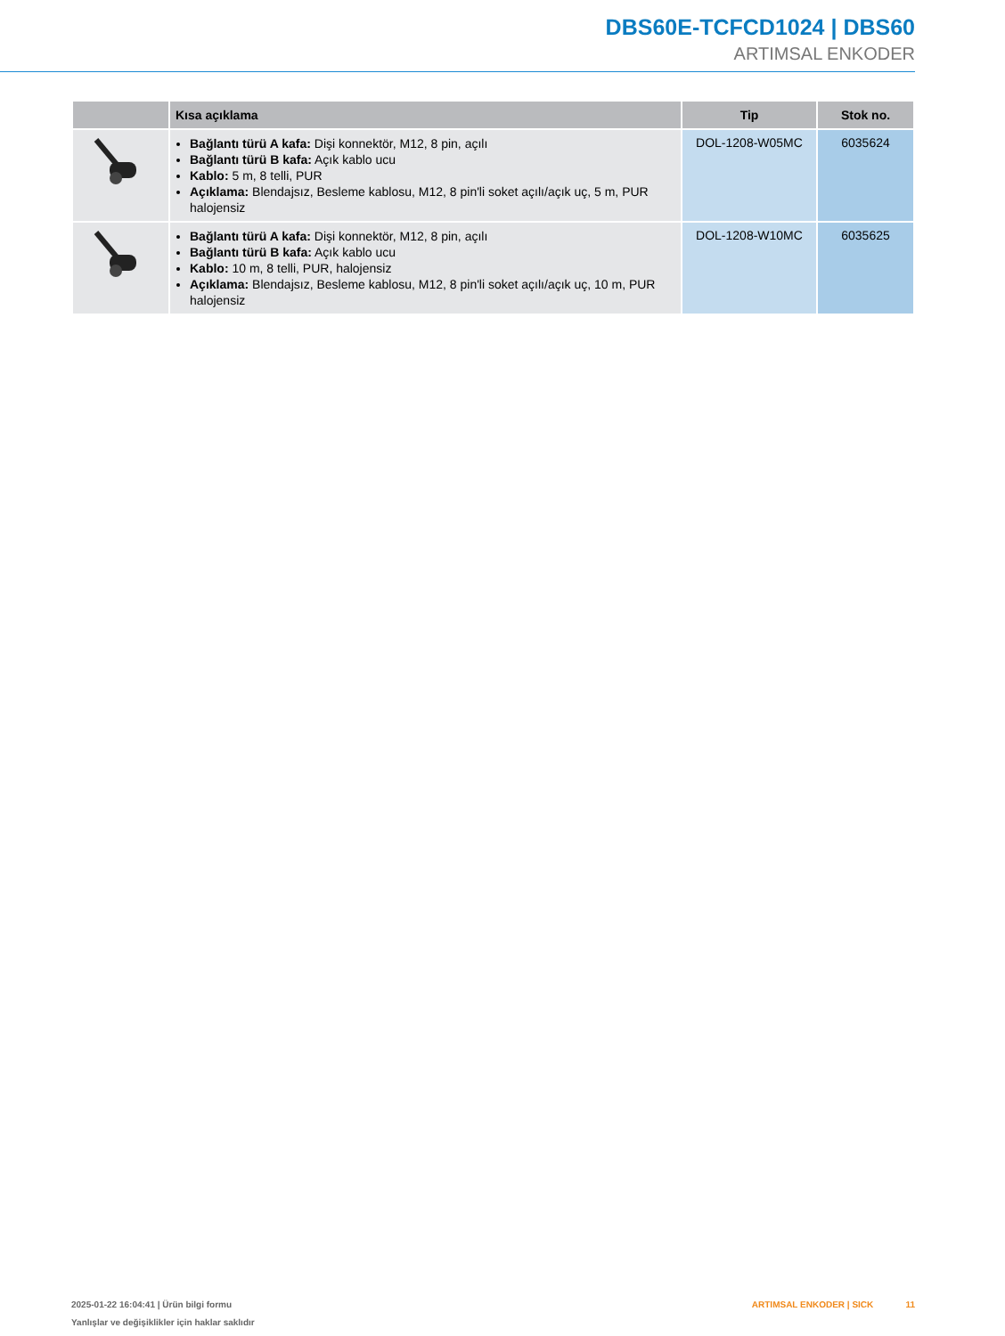DBS60E-TCFCD1024 | DBS60
ARTIMSAL ENKODER
| | Kısa açıklama | Tip | Stok no. |
| --- | --- | --- | --- |
| | Bağlantı türü A kafa: Dişi konnektör, M12, 8 pin, açılı Bağlantı türü B kafa: Açık kablo ucu Kablo: 5 m, 8 telli, PUR Açıklama: Blendajsız, Besleme kablosu, M12, 8 pin'li soket açılı/açık uç, 5 m, PUR halojensiz | DOL-1208-W05MC | 6035624 |
| | Bağlantı türü A kafa: Dişi konnektör, M12, 8 pin, açılı Bağlantı türü B kafa: Açık kablo ucu Kablo: 10 m, 8 telli, PUR, halojensiz Açıklama: Blendajsız, Besleme kablosu, M12, 8 pin'li soket açılı/açık uç, 10 m, PUR halojensiz | DOL-1208-W10MC | 6035625 |
2025-01-22 16:04:41 | Ürün bilgi formu
Yanlışlar ve değişiklikler için haklar saklıdır
ARTIMSAL ENKODER | SICK 11